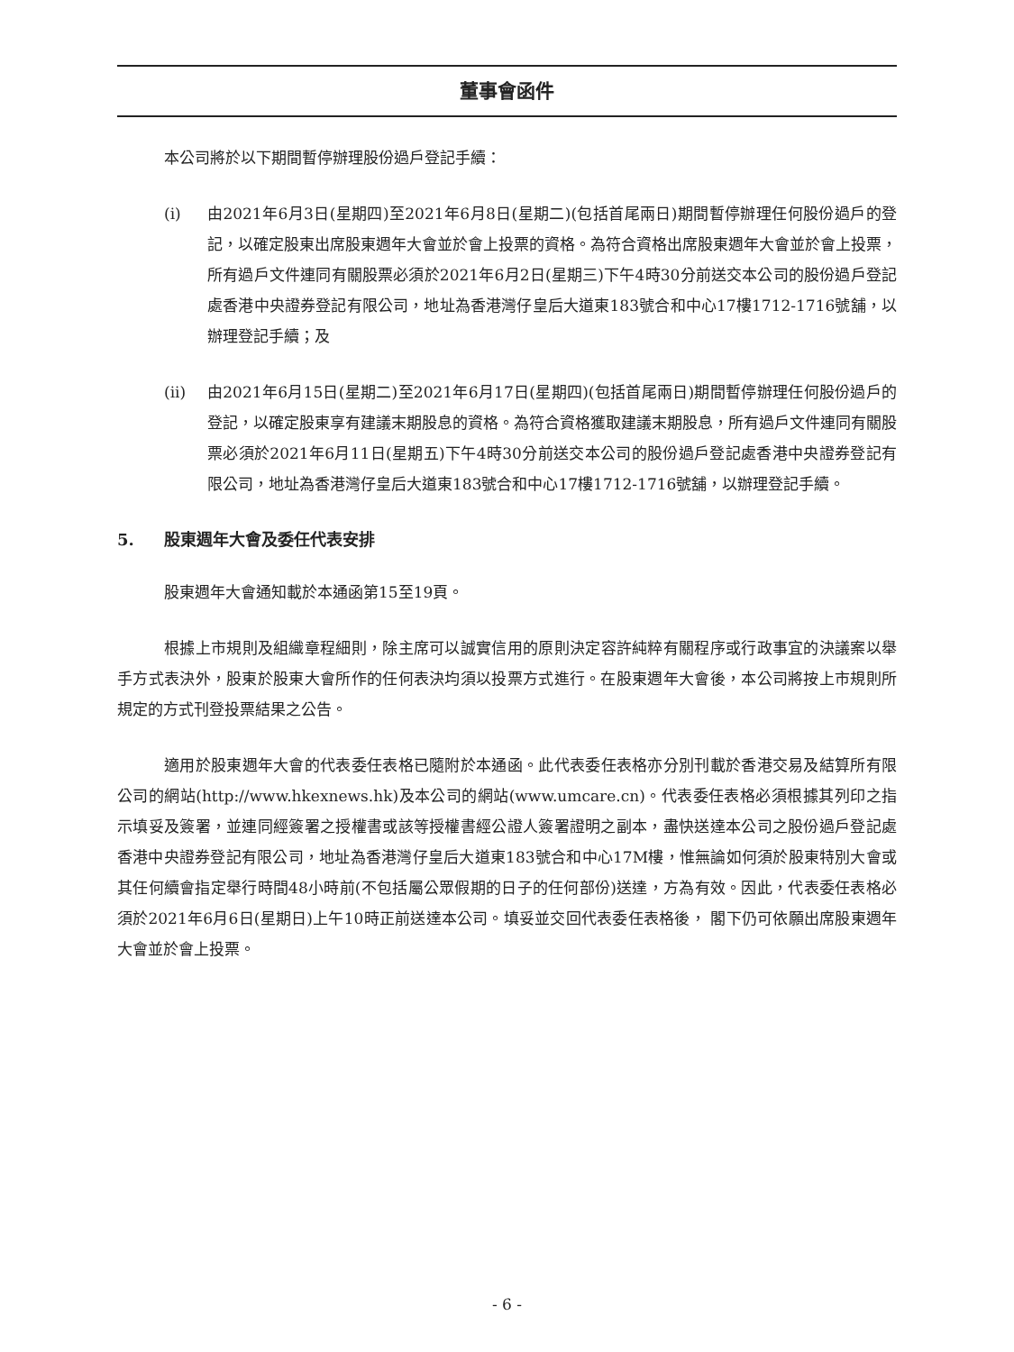董事會函件
本公司將於以下期間暫停辦理股份過戶登記手續：
(i) 由2021年6月3日(星期四)至2021年6月8日(星期二)(包括首尾兩日)期間暫停辦理任何股份過戶的登記，以確定股東出席股東週年大會並於會上投票的資格。為符合資格出席股東週年大會並於會上投票，所有過戶文件連同有關股票必須於2021年6月2日(星期三)下午4時30分前送交本公司的股份過戶登記處香港中央證券登記有限公司，地址為香港灣仔皇后大道東183號合和中心17樓1712-1716號舖，以辦理登記手續；及
(ii) 由2021年6月15日(星期二)至2021年6月17日(星期四)(包括首尾兩日)期間暫停辦理任何股份過戶的登記，以確定股東享有建議末期股息的資格。為符合資格獲取建議末期股息，所有過戶文件連同有關股票必須於2021年6月11日(星期五)下午4時30分前送交本公司的股份過戶登記處香港中央證券登記有限公司，地址為香港灣仔皇后大道東183號合和中心17樓1712-1716號舖，以辦理登記手續。
5. 股東週年大會及委任代表安排
股東週年大會通知載於本通函第15至19頁。
根據上市規則及組織章程細則，除主席可以誠實信用的原則決定容許純粹有關程序或行政事宜的決議案以舉手方式表決外，股東於股東大會所作的任何表決均須以投票方式進行。在股東週年大會後，本公司將按上市規則所規定的方式刊登投票結果之公告。
適用於股東週年大會的代表委任表格已隨附於本通函。此代表委任表格亦分別刊載於香港交易及結算所有限公司的網站(http://www.hkexnews.hk)及本公司的網站(www.umcare.cn)。代表委任表格必須根據其列印之指示填妥及簽署，並連同經簽署之授權書或該等授權書經公證人簽署證明之副本，盡快送達本公司之股份過戶登記處香港中央證券登記有限公司，地址為香港灣仔皇后大道東183號合和中心17M樓，惟無論如何須於股東特別大會或其任何續會指定舉行時間48小時前(不包括屬公眾假期的日子的任何部份)送達，方為有效。因此，代表委任表格必須於2021年6月6日(星期日)上午10時正前送達本公司。填妥並交回代表委任表格後， 閣下仍可依願出席股東週年大會並於會上投票。
- 6 -